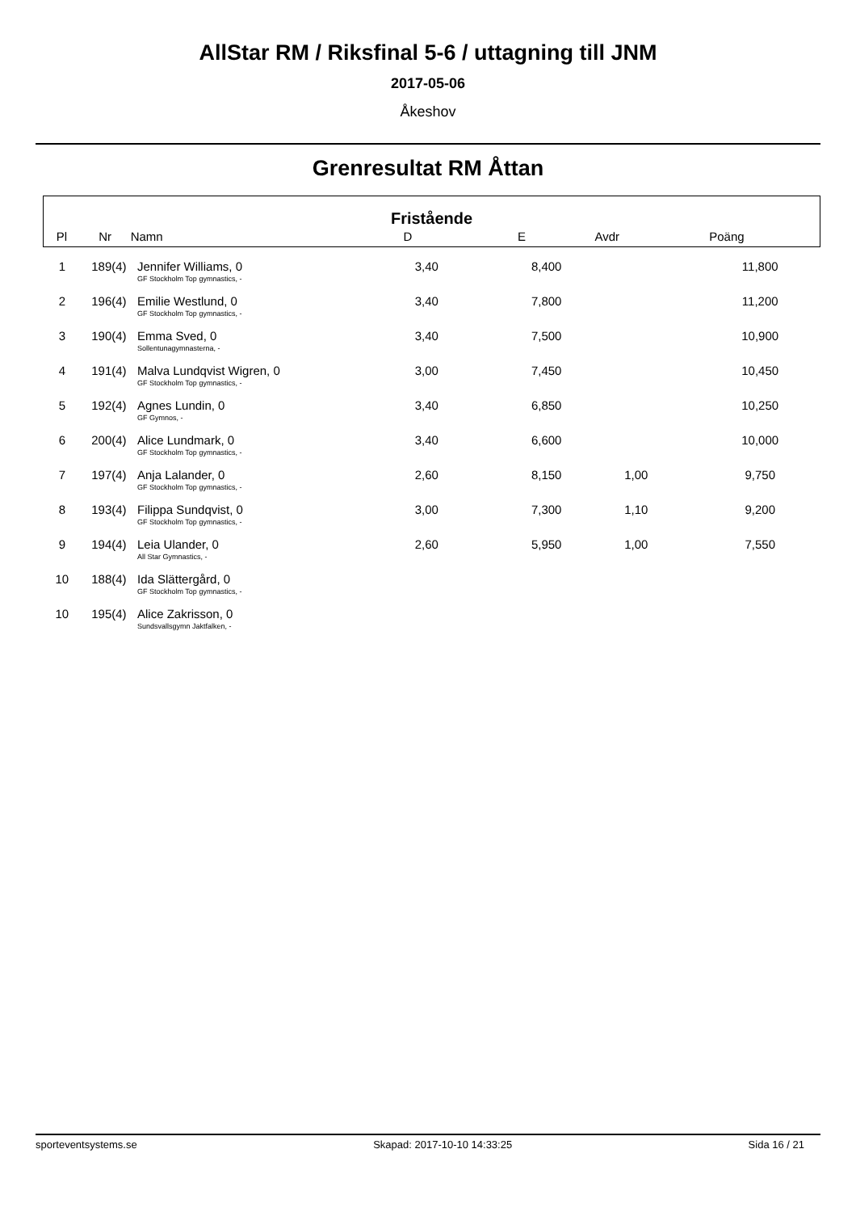AllStar RM / Riksfinal 5-6 / uttagning till JNM
2017-05-06
Åkeshov
Grenresultat RM Åttan
Fristående
| Pl | Nr | Namn | D | E | Avdr | Poäng | |
| --- | --- | --- | --- | --- | --- | --- | --- |
| 1 | 189(4) | Jennifer Williams, 0 GF Stockholm Top gymnastics, - | 3,40 | 8,400 | | 11,800 |
| 2 | 196(4) | Emilie Westlund, 0 GF Stockholm Top gymnastics, - | 3,40 | 7,800 | | 11,200 |
| 3 | 190(4) | Emma Sved, 0 Sollentunagymnasterna, - | 3,40 | 7,500 | | 10,900 |
| 4 | 191(4) | Malva Lundqvist Wigren, 0 GF Stockholm Top gymnastics, - | 3,00 | 7,450 | | 10,450 |
| 5 | 192(4) | Agnes Lundin, 0 GF Gymnos, - | 3,40 | 6,850 | | 10,250 |
| 6 | 200(4) | Alice Lundmark, 0 GF Stockholm Top gymnastics, - | 3,40 | 6,600 | | 10,000 |
| 7 | 197(4) | Anja Lalander, 0 GF Stockholm Top gymnastics, - | 2,60 | 8,150 | 1,00 | 9,750 |
| 8 | 193(4) | Filippa Sundqvist, 0 GF Stockholm Top gymnastics, - | 3,00 | 7,300 | 1,10 | 9,200 |
| 9 | 194(4) | Leia Ulander, 0 All Star Gymnastics, - | 2,60 | 5,950 | 1,00 | 7,550 |
| 10 | 188(4) | Ida Slättergård, 0 GF Stockholm Top gymnastics, - | | | | |
| 10 | 195(4) | Alice Zakrisson, 0 Sundsvallsgymn Jaktfalken, - | | | | |
sporteventsystems.se Skapad: 2017-10-10 14:33:25 Sida 16 / 21